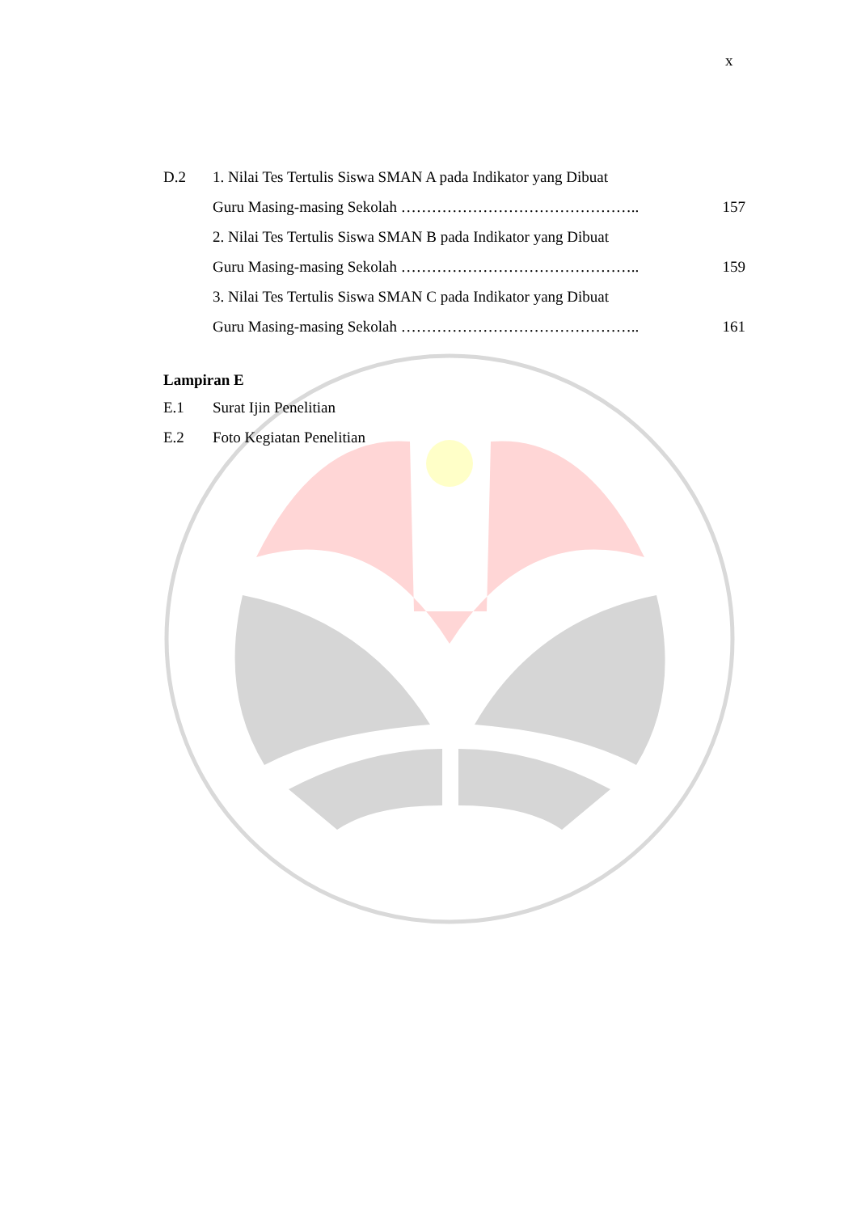x
| D.2 | 1. Nilai Tes Tertulis Siswa SMAN A pada Indikator yang Dibuat | |
| | Guru Masing-masing Sekolah ……………………………………….. | 157 |
| | 2. Nilai Tes Tertulis Siswa SMAN B pada Indikator yang Dibuat | |
| | Guru Masing-masing Sekolah ……………………………………….. | 159 |
| | 3. Nilai Tes Tertulis Siswa SMAN C pada Indikator yang Dibuat | |
| | Guru Masing-masing Sekolah ……………………………………….. | 161 |
Lampiran E
| E.1 | Surat Ijin Penelitian |
| E.2 | Foto Kegiatan Penelitian |